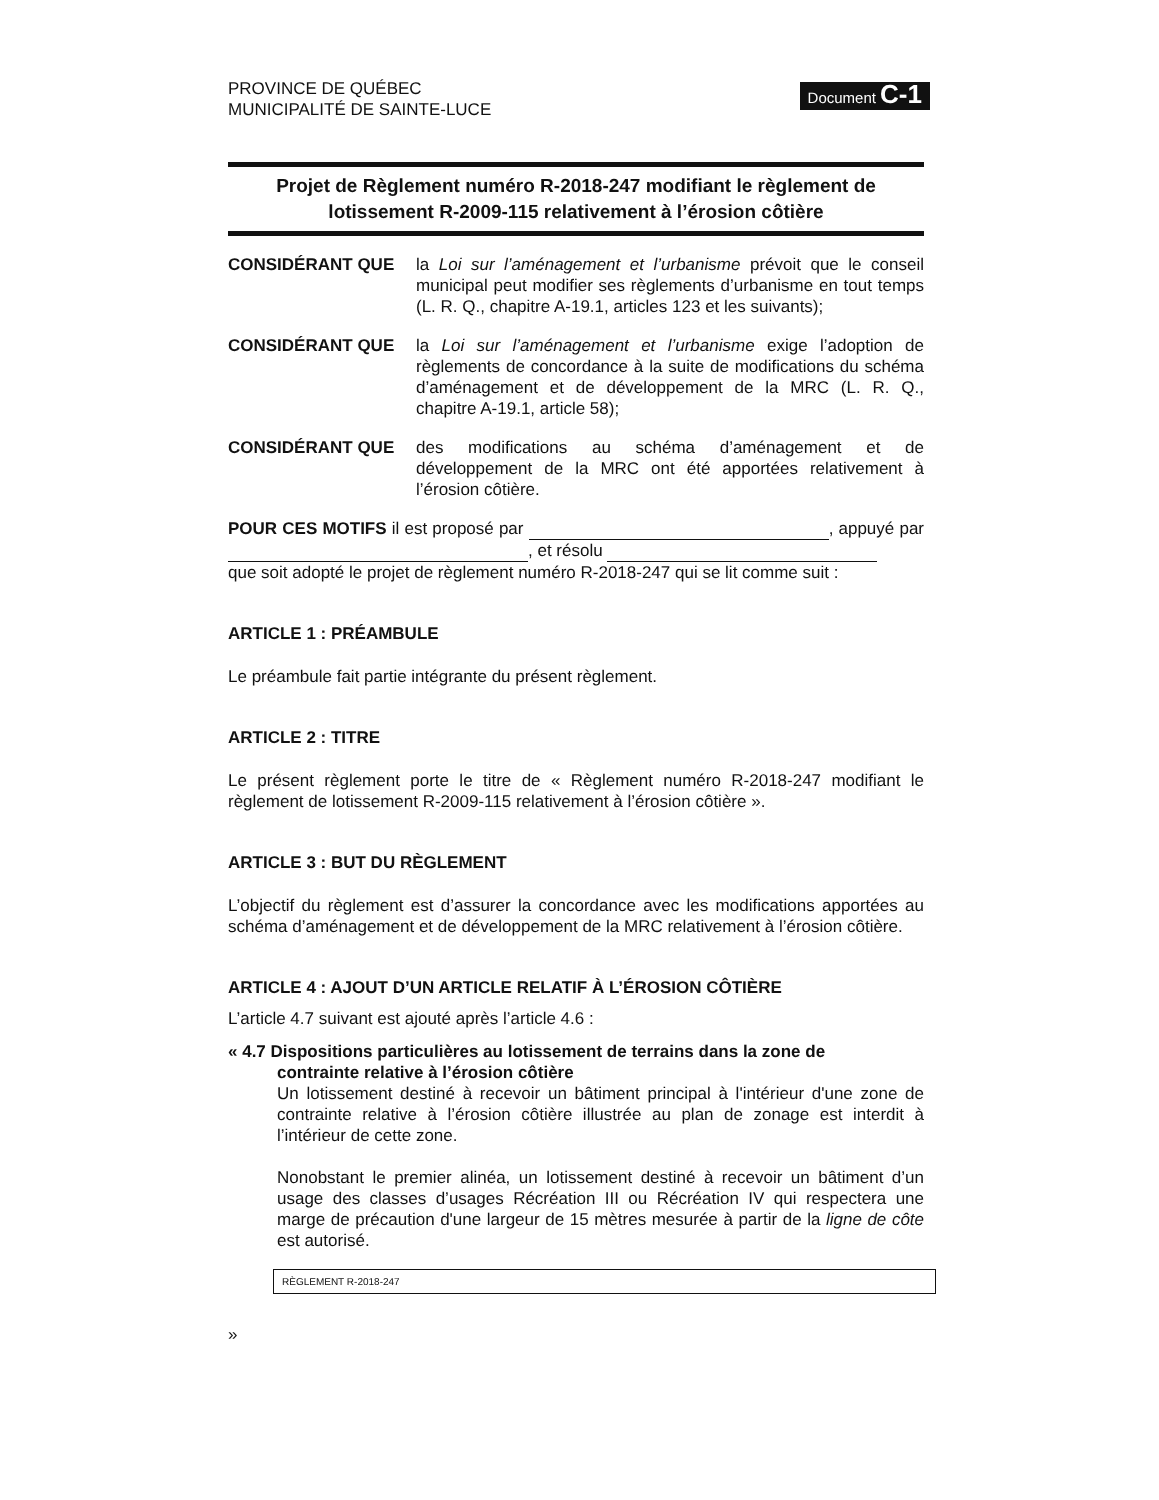PROVINCE DE QUÉBEC
MUNICIPALITÉ DE SAINTE-LUCE
Document C-1
Projet de Règlement numéro R-2018-247 modifiant le règlement de lotissement R-2009-115 relativement à l’érosion côtière
CONSIDÉRANT QUE la Loi sur l’aménagement et l’urbanisme prévoit que le conseil municipal peut modifier ses règlements d’urbanisme en tout temps (L. R. Q., chapitre A-19.1, articles 123 et les suivants);
CONSIDÉRANT QUE la Loi sur l’aménagement et l’urbanisme exige l’adoption de règlements de concordance à la suite de modifications du schéma d’aménagement et de développement de la MRC (L. R. Q., chapitre A-19.1, article 58);
CONSIDÉRANT QUE des modifications au schéma d’aménagement et de développement de la MRC ont été apportées relativement à l’érosion côtière.
POUR CES MOTIFS il est proposé par , appuyé par , et résolu
que soit adopté le projet de règlement numéro R-2018-247 qui se lit comme suit :
ARTICLE 1 : PRÉAMBULE
Le préambule fait partie intégrante du présent règlement.
ARTICLE 2 : TITRE
Le présent règlement porte le titre de « Règlement numéro R-2018-247 modifiant le règlement de lotissement R-2009-115 relativement à l’érosion côtière ».
ARTICLE 3 : BUT DU RÈGLEMENT
L’objectif du règlement est d’assurer la concordance avec les modifications apportées au schéma d’aménagement et de développement de la MRC relativement à l’érosion côtière.
ARTICLE 4 : AJOUT D’UN ARTICLE RELATIF À L’ÉROSION CÔTIÈRE
L’article 4.7 suivant est ajouté après l’article 4.6 :
« 4.7 Dispositions particulières au lotissement de terrains dans la zone de
contrainte relative à l’érosion côtière
Un lotissement destiné à recevoir un bâtiment principal à l'intérieur d'une zone de contrainte relative à l’érosion côtière illustrée au plan de zonage est interdit à l’intérieur de cette zone.
Nonobstant le premier alinéa, un lotissement destiné à recevoir un bâtiment d’un usage des classes d’usages Récréation III ou Récréation IV qui respectera une marge de précaution d'une largeur de 15 mètres mesurée à partir de la ligne de côte est autorisé.
RÈGLEMENT R-2018-247
»